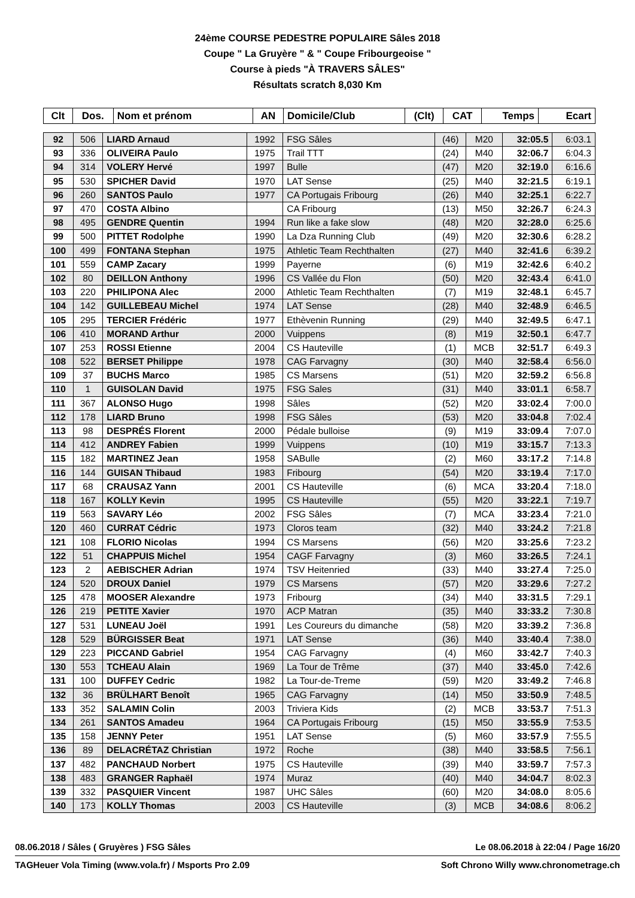24ème COURSE PEDESTRE POPULAIRE Sâles 2018
Coupe " La Gruyère " & " Coupe Fribourgeoise "
Course à pieds "À TRAVERS SÂLES"
Résultats scratch 8,030 Km
| Clt | Dos. | Nom et prénom | AN | Domicile/Club | (Clt) | CAT | Temps | Ecart |
| --- | --- | --- | --- | --- | --- | --- | --- | --- |
| 92 | 506 | LIARD Arnaud | 1992 | FSG Sâles | (46) | M20 | 32:05.5 | 6:03.1 |
| 93 | 336 | OLIVEIRA Paulo | 1975 | Trail TTT | (24) | M40 | 32:06.7 | 6:04.3 |
| 94 | 314 | VOLERY Hervé | 1997 | Bulle | (47) | M20 | 32:19.0 | 6:16.6 |
| 95 | 530 | SPICHER David | 1970 | LAT Sense | (25) | M40 | 32:21.5 | 6:19.1 |
| 96 | 260 | SANTOS Paulo | 1977 | CA Portugais Fribourg | (26) | M40 | 32:25.1 | 6:22.7 |
| 97 | 470 | COSTA Albino | | CA Fribourg | (13) | M50 | 32:26.7 | 6:24.3 |
| 98 | 495 | GENDRE Quentin | 1994 | Run like a fake slow | (48) | M20 | 32:28.0 | 6:25.6 |
| 99 | 500 | PITTET Rodolphe | 1990 | La Dza Running Club | (49) | M20 | 32:30.6 | 6:28.2 |
| 100 | 499 | FONTANA Stephan | 1975 | Athletic Team Rechthalten | (27) | M40 | 32:41.6 | 6:39.2 |
| 101 | 559 | CAMP Zacary | 1999 | Payerne | (6) | M19 | 32:42.6 | 6:40.2 |
| 102 | 80 | DEILLON Anthony | 1996 | CS Vallée du Flon | (50) | M20 | 32:43.4 | 6:41.0 |
| 103 | 220 | PHILIPONA Alec | 2000 | Athletic Team Rechthalten | (7) | M19 | 32:48.1 | 6:45.7 |
| 104 | 142 | GUILLEBEAU Michel | 1974 | LAT Sense | (28) | M40 | 32:48.9 | 6:46.5 |
| 105 | 295 | TERCIER Frédéric | 1977 | Ethèvenin Running | (29) | M40 | 32:49.5 | 6:47.1 |
| 106 | 410 | MORAND Arthur | 2000 | Vuippens | (8) | M19 | 32:50.1 | 6:47.7 |
| 107 | 253 | ROSSI Etienne | 2004 | CS Hauteville | (1) | MCB | 32:51.7 | 6:49.3 |
| 108 | 522 | BERSET Philippe | 1978 | CAG Farvagny | (30) | M40 | 32:58.4 | 6:56.0 |
| 109 | 37 | BUCHS Marco | 1985 | CS Marsens | (51) | M20 | 32:59.2 | 6:56.8 |
| 110 | 1 | GUISOLAN David | 1975 | FSG Sales | (31) | M40 | 33:01.1 | 6:58.7 |
| 111 | 367 | ALONSO Hugo | 1998 | Sâles | (52) | M20 | 33:02.4 | 7:00.0 |
| 112 | 178 | LIARD Bruno | 1998 | FSG Sâles | (53) | M20 | 33:04.8 | 7:02.4 |
| 113 | 98 | DESPRÉS Florent | 2000 | Pédale bulloise | (9) | M19 | 33:09.4 | 7:07.0 |
| 114 | 412 | ANDREY Fabien | 1999 | Vuippens | (10) | M19 | 33:15.7 | 7:13.3 |
| 115 | 182 | MARTINEZ Jean | 1958 | SABulle | (2) | M60 | 33:17.2 | 7:14.8 |
| 116 | 144 | GUISAN Thibaud | 1983 | Fribourg | (54) | M20 | 33:19.4 | 7:17.0 |
| 117 | 68 | CRAUSAZ Yann | 2001 | CS Hauteville | (6) | MCA | 33:20.4 | 7:18.0 |
| 118 | 167 | KOLLY Kevin | 1995 | CS Hauteville | (55) | M20 | 33:22.1 | 7:19.7 |
| 119 | 563 | SAVARY Léo | 2002 | FSG Sâles | (7) | MCA | 33:23.4 | 7:21.0 |
| 120 | 460 | CURRAT Cédric | 1973 | Cloros team | (32) | M40 | 33:24.2 | 7:21.8 |
| 121 | 108 | FLORIO Nicolas | 1994 | CS Marsens | (56) | M20 | 33:25.6 | 7:23.2 |
| 122 | 51 | CHAPPUIS Michel | 1954 | CAGF Farvagny | (3) | M60 | 33:26.5 | 7:24.1 |
| 123 | 2 | AEBISCHER Adrian | 1974 | TSV Heitenried | (33) | M40 | 33:27.4 | 7:25.0 |
| 124 | 520 | DROUX Daniel | 1979 | CS Marsens | (57) | M20 | 33:29.6 | 7:27.2 |
| 125 | 478 | MOOSER Alexandre | 1973 | Fribourg | (34) | M40 | 33:31.5 | 7:29.1 |
| 126 | 219 | PETITE Xavier | 1970 | ACP Matran | (35) | M40 | 33:33.2 | 7:30.8 |
| 127 | 531 | LUNEAU Joël | 1991 | Les Coureurs du dimanche | (58) | M20 | 33:39.2 | 7:36.8 |
| 128 | 529 | BÜRGISSER Beat | 1971 | LAT Sense | (36) | M40 | 33:40.4 | 7:38.0 |
| 129 | 223 | PICCAND Gabriel | 1954 | CAG Farvagny | (4) | M60 | 33:42.7 | 7:40.3 |
| 130 | 553 | TCHEAU Alain | 1969 | La Tour de Trême | (37) | M40 | 33:45.0 | 7:42.6 |
| 131 | 100 | DUFFEY Cedric | 1982 | La Tour-de-Treme | (59) | M20 | 33:49.2 | 7:46.8 |
| 132 | 36 | BRÜLHART Benoît | 1965 | CAG Farvagny | (14) | M50 | 33:50.9 | 7:48.5 |
| 133 | 352 | SALAMIN Colin | 2003 | Triviera Kids | (2) | MCB | 33:53.7 | 7:51.3 |
| 134 | 261 | SANTOS Amadeu | 1964 | CA Portugais Fribourg | (15) | M50 | 33:55.9 | 7:53.5 |
| 135 | 158 | JENNY Peter | 1951 | LAT Sense | (5) | M60 | 33:57.9 | 7:55.5 |
| 136 | 89 | DELACRÉTAZ Christian | 1972 | Roche | (38) | M40 | 33:58.5 | 7:56.1 |
| 137 | 482 | PANCHAUD Norbert | 1975 | CS Hauteville | (39) | M40 | 33:59.7 | 7:57.3 |
| 138 | 483 | GRANGER Raphaël | 1974 | Muraz | (40) | M40 | 34:04.7 | 8:02.3 |
| 139 | 332 | PASQUIER Vincent | 1987 | UHC Sâles | (60) | M20 | 34:08.0 | 8:05.6 |
| 140 | 173 | KOLLY Thomas | 2003 | CS Hauteville | (3) | MCB | 34:08.6 | 8:06.2 |
08.06.2018 / Sâles ( Gruyères ) FSG Sâles Le 08.06.2018 à 22:04 / Page 16/20
TAGHeuer Vola Timing (www.vola.fr) / Msports Pro 2.09 Soft Chrono Willy www.chronometrage.ch